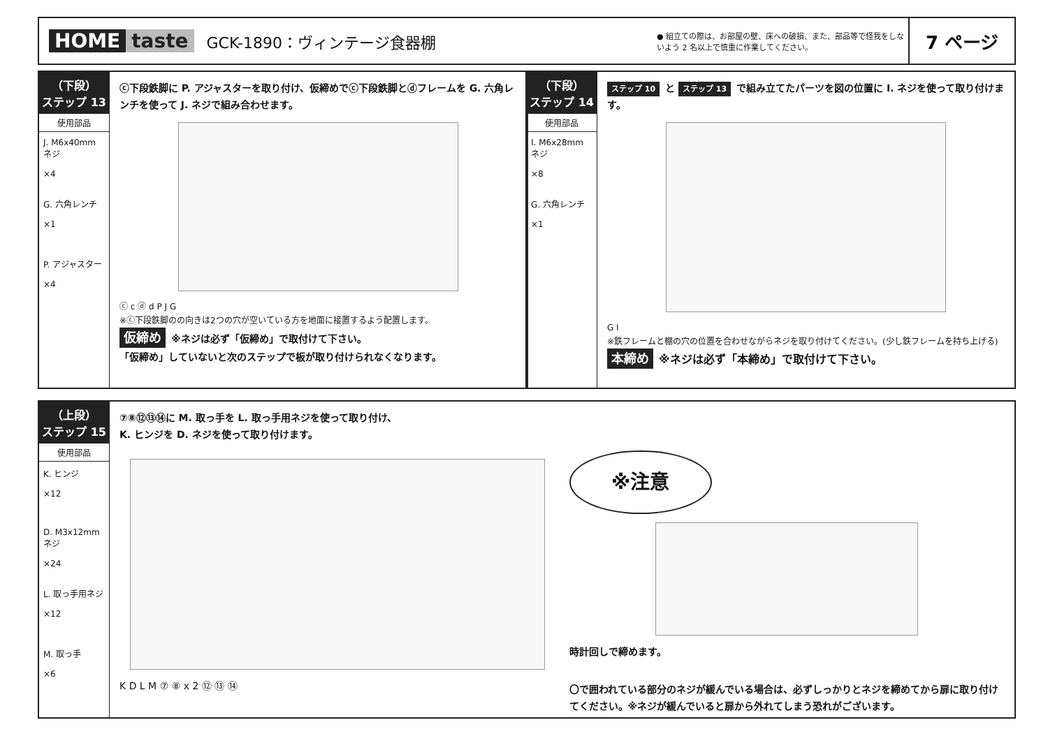HOME taste GCK-1890：ヴィンテージ食器棚 ● 組立ての際は、お部屋の壁、床への破損、また、部品等で怪我をしないよう 2 名以上で慎重に作業してください。
7 ページ
（下段）
ステップ 13
使用部品
J. M6x40mm ネジ
×4
G. 六角レンチ
×1
P. アジャスター
×4
ⓒ下段鉄脚に P. アジャスターを取り付け、仮締めでⓒ下段鉄脚とⓓフレームを G. 六角レンチを使って J. ネジで組み合わせます。
ⓒ c ⓓ d P J G
※ⓒ下段鉄脚のの向きは2つの穴が空いている方を地面に接置するよう配置します。
仮締め ※ネジは必ず「仮締め」で取付けて下さい。
「仮締め」していないと次のステップで板が取り付けられなくなります。
（下段）
ステップ 14
使用部品
I. M6x28mm ネジ
×8
G. 六角レンチ
×1
ステップ 10 と ステップ 13 で組み立てたパーツを図の位置に I. ネジを使って取り付けます。
G I
※鉄フレームと棚の穴の位置を合わせながらネジを取り付けてください。(少し鉄フレームを持ち上げる)
本締め ※ネジは必ず「本締め」で取付けて下さい。
（上段）
ステップ 15
使用部品
K. ヒンジ
×12
D. M3x12mm ネジ
×24
L. 取っ手用ネジ
×12
M. 取っ手
×6
⑦⑧⑫⑬⑭に M. 取っ手を L. 取っ手用ネジを使って取り付け、
K. ヒンジを D. ネジを使って取り付けます。
K D L M ⑦ ⑧ x 2 ⑫ ⑬ ⑭
※注意
時計回しで締めます。
〇で囲われている部分のネジが緩んでいる場合は、必ずしっかりとネジを締めてから扉に取り付けてください。※ネジが緩んでいると扉から外れてしまう恐れがございます。